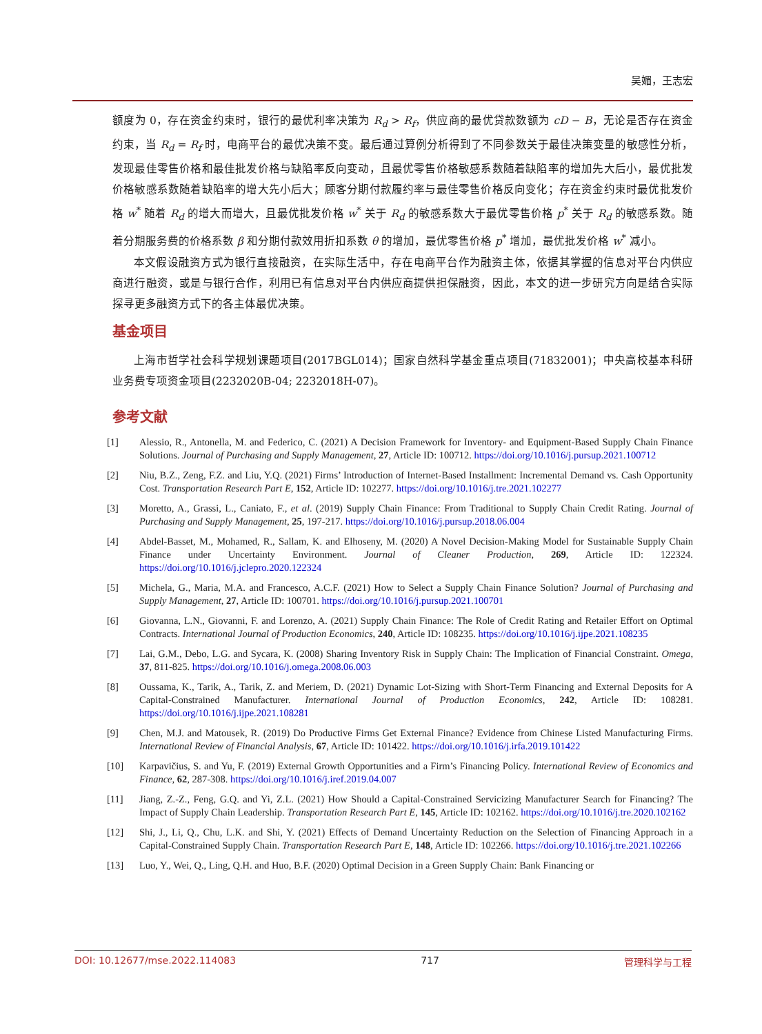吴媚，王志宏
额度为 0，存在资金约束时，银行的最优利率决策为 R<sub>d</sub> > R<sub>f</sub>，供应商的最优贷款数额为 cD − B，无论是否存在资金约束，当 R<sub>d</sub> = R<sub>f</sub> 时，电商平台的最优决策不变。最后通过算例分析得到了不同参数关于最佳决策变量的敏感性分析，发现最佳零售价格和最佳批发价格与缺陷率反向变动，且最优零售价格敏感系数随着缺陷率的增加先大后小，最优批发价格敏感系数随着缺陷率的增大先小后大；顾客分期付款履约率与最佳零售价格反向变化；存在资金约束时最优批发价格 w<sup>*</sup> 随着 R<sub>d</sub> 的增大而增大，且最优批发价格 w<sup>*</sup> 关于 R<sub>d</sub> 的敏感系数大于最优零售价格 p<sup>*</sup> 关于 R<sub>d</sub> 的敏感系数。随着分期服务费的价格系数 β 和分期付款效用折扣系数 θ 的增加，最优零售价格 p<sup>*</sup> 增加，最优批发价格 w<sup>*</sup> 减小。
本文假设融资方式为银行直接融资，在实际生活中，存在电商平台作为融资主体，依据其掌握的信息对平台内供应商进行融资，或是与银行合作，利用已有信息对平台内供应商提供担保融资，因此，本文的进一步研究方向是结合实际探寻更多融资方式下的各主体最优决策。
基金项目
上海市哲学社会科学规划课题项目(2017BGL014)；国家自然科学基金重点项目(71832001)；中央高校基本科研业务费专项资金项目(2232020B-04; 2232018H-07)。
参考文献
[1] Alessio, R., Antonella, M. and Federico, C. (2021) A Decision Framework for Inventory- and Equipment-Based Supply Chain Finance Solutions. Journal of Purchasing and Supply Management, 27, Article ID: 100712. https://doi.org/10.1016/j.pursup.2021.100712
[2] Niu, B.Z., Zeng, F.Z. and Liu, Y.Q. (2021) Firms’ Introduction of Internet-Based Installment: Incremental Demand vs. Cash Opportunity Cost. Transportation Research Part E, 152, Article ID: 102277. https://doi.org/10.1016/j.tre.2021.102277
[3] Moretto, A., Grassi, L., Caniato, F., et al. (2019) Supply Chain Finance: From Traditional to Supply Chain Credit Rating. Journal of Purchasing and Supply Management, 25, 197-217. https://doi.org/10.1016/j.pursup.2018.06.004
[4] Abdel-Basset, M., Mohamed, R., Sallam, K. and Elhoseny, M. (2020) A Novel Decision-Making Model for Sustainable Supply Chain Finance under Uncertainty Environment. Journal of Cleaner Production, 269, Article ID: 122324. https://doi.org/10.1016/j.jclepro.2020.122324
[5] Michela, G., Maria, M.A. and Francesco, A.C.F. (2021) How to Select a Supply Chain Finance Solution? Journal of Purchasing and Supply Management, 27, Article ID: 100701. https://doi.org/10.1016/j.pursup.2021.100701
[6] Giovanna, L.N., Giovanni, F. and Lorenzo, A. (2021) Supply Chain Finance: The Role of Credit Rating and Retailer Effort on Optimal Contracts. International Journal of Production Economics, 240, Article ID: 108235. https://doi.org/10.1016/j.ijpe.2021.108235
[7] Lai, G.M., Debo, L.G. and Sycara, K. (2008) Sharing Inventory Risk in Supply Chain: The Implication of Financial Constraint. Omega, 37, 811-825. https://doi.org/10.1016/j.omega.2008.06.003
[8] Oussama, K., Tarik, A., Tarik, Z. and Meriem, D. (2021) Dynamic Lot-Sizing with Short-Term Financing and External Deposits for A Capital-Constrained Manufacturer. International Journal of Production Economics, 242, Article ID: 108281. https://doi.org/10.1016/j.ijpe.2021.108281
[9] Chen, M.J. and Matousek, R. (2019) Do Productive Firms Get External Finance? Evidence from Chinese Listed Manufacturing Firms. International Review of Financial Analysis, 67, Article ID: 101422. https://doi.org/10.1016/j.irfa.2019.101422
[10] Karpavičius, S. and Yu, F. (2019) External Growth Opportunities and a Firm’s Financing Policy. International Review of Economics and Finance, 62, 287-308. https://doi.org/10.1016/j.iref.2019.04.007
[11] Jiang, Z.-Z., Feng, G.Q. and Yi, Z.L. (2021) How Should a Capital-Constrained Servicizing Manufacturer Search for Financing? The Impact of Supply Chain Leadership. Transportation Research Part E, 145, Article ID: 102162. https://doi.org/10.1016/j.tre.2020.102162
[12] Shi, J., Li, Q., Chu, L.K. and Shi, Y. (2021) Effects of Demand Uncertainty Reduction on the Selection of Financing Approach in a Capital-Constrained Supply Chain. Transportation Research Part E, 148, Article ID: 102266. https://doi.org/10.1016/j.tre.2021.102266
[13] Luo, Y., Wei, Q., Ling, Q.H. and Huo, B.F. (2020) Optimal Decision in a Green Supply Chain: Bank Financing or
DOI: 10.12677/mse.2022.114083 717 管理科学与工程